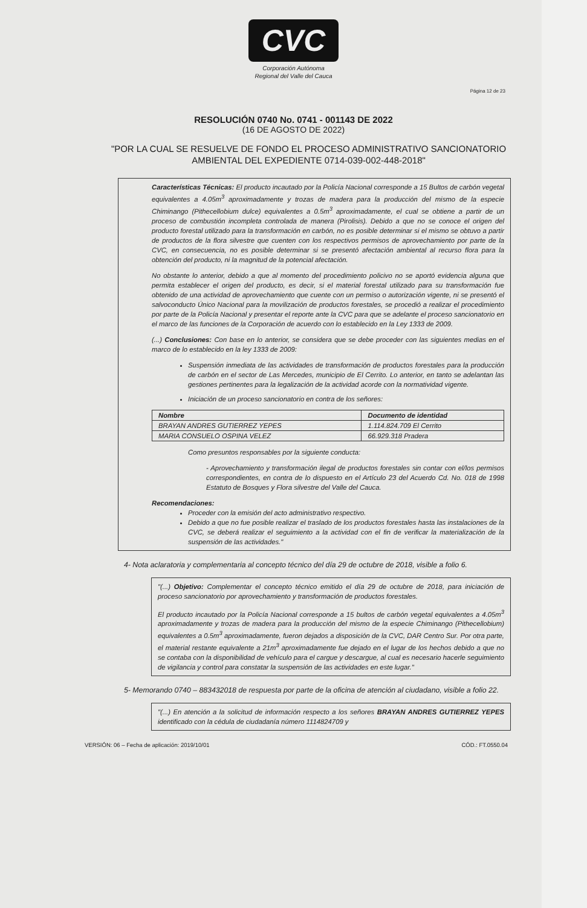CVC
Corporación Autónoma
Regional del Valle del Cauca
Página 12 de 23
RESOLUCIÓN 0740 No. 0741 - 001143 DE 2022
(16 DE AGOSTO DE 2022)
"POR LA CUAL SE RESUELVE DE FONDO EL PROCESO ADMINISTRATIVO SANCIONATORIO AMBIENTAL DEL EXPEDIENTE 0714-039-002-448-2018"
Características Técnicas: El producto incautado por la Policía Nacional corresponde a 15 Bultos de carbón vegetal equivalentes a 4.05m<sup>3</sup> aproximadamente y trozas de madera para la producción del mismo de la especie Chiminango (Pithecellobium dulce) equivalentes a 0.5m<sup>3</sup> aproximadamente, el cual se obtiene a partir de un proceso de combustión incompleta controlada de manera (Pirolisis). Debido a que no se conoce el origen del producto forestal utilizado para la transformación en carbón, no es posible determinar si el mismo se obtuvo a partir de productos de la flora silvestre que cuenten con los respectivos permisos de aprovechamiento por parte de la CVC, en consecuencia, no es posible determinar si se presentó afectación ambiental al recurso flora para la obtención del producto, ni la magnitud de la potencial afectación.
No obstante lo anterior, debido a que al momento del procedimiento policivo no se aportó evidencia alguna que permita establecer el origen del producto, es decir, si el material forestal utilizado para su transformación fue obtenido de una actividad de aprovechamiento que cuente con un permiso o autorización vigente, ni se presentó el salvoconducto Único Nacional para la movilización de productos forestales, se procedió a realizar el procedimiento por parte de la Policía Nacional y presentar el reporte ante la CVC para que se adelante el proceso sancionatorio en el marco de las funciones de la Corporación de acuerdo con lo establecido en la Ley 1333 de 2009.
(...) Conclusiones: Con base en lo anterior, se considera que se debe proceder con las siguientes medias en el marco de lo establecido en la ley 1333 de 2009:
Suspensión inmediata de las actividades de transformación de productos forestales para la producción de carbón en el sector de Las Mercedes, municipio de El Cerrito. Lo anterior, en tanto se adelantan las gestiones pertinentes para la legalización de la actividad acorde con la normatividad vigente.
Iniciación de un proceso sancionatorio en contra de los señores:
| Nombre | Documento de identidad |
| --- | --- |
| BRAYAN ANDRES GUTIERREZ YEPES | 1.114.824.709 El Cerrito |
| MARIA CONSUELO OSPINA VELEZ | 66.929.318 Pradera |
Como presuntos responsables por la siguiente conducta:
- Aprovechamiento y transformación ilegal de productos forestales sin contar con el/los permisos correspondientes, en contra de lo dispuesto en el Artículo 23 del Acuerdo Cd. No. 018 de 1998 Estatuto de Bosques y Flora silvestre del Valle del Cauca.
Recomendaciones:
Proceder con la emisión del acto administrativo respectivo.
Debido a que no fue posible realizar el traslado de los productos forestales hasta las instalaciones de la CVC, se deberá realizar el seguimiento a la actividad con el fin de verificar la materialización de la suspensión de las actividades."
4- Nota aclaratoria y complementaria al concepto técnico del día 29 de octubre de 2018, visible a folio 6.
"(...) Objetivo: Complementar el concepto técnico emitido el día 29 de octubre de 2018, para iniciación de proceso sancionatorio por aprovechamiento y transformación de productos forestales.
El producto incautado por la Policía Nacional corresponde a 15 bultos de carbón vegetal equivalentes a 4.05m<sup>3</sup> aproximadamente y trozas de madera para la producción del mismo de la especie Chiminango (Pithecellobium) equivalentes a 0.5m<sup>3</sup> aproximadamente, fueron dejados a disposición de la CVC, DAR Centro Sur. Por otra parte, el material restante equivalente a 21m<sup>3</sup> aproximadamente fue dejado en el lugar de los hechos debido a que no se contaba con la disponibilidad de vehículo para el cargue y descargue, al cual es necesario hacerle seguimiento de vigilancia y control para constatar la suspensión de las actividades en este lugar."
5- Memorando 0740 – 883432018 de respuesta por parte de la oficina de atención al ciudadano, visible a folio 22.
"(...) En atención a la solicitud de información respecto a los señores BRAYAN ANDRES GUTIERREZ YEPES identificado con la cédula de ciudadanía número 1114824709 y
VERSIÓN: 06 – Fecha de aplicación: 2019/10/01 CÓD.: FT.0550.04